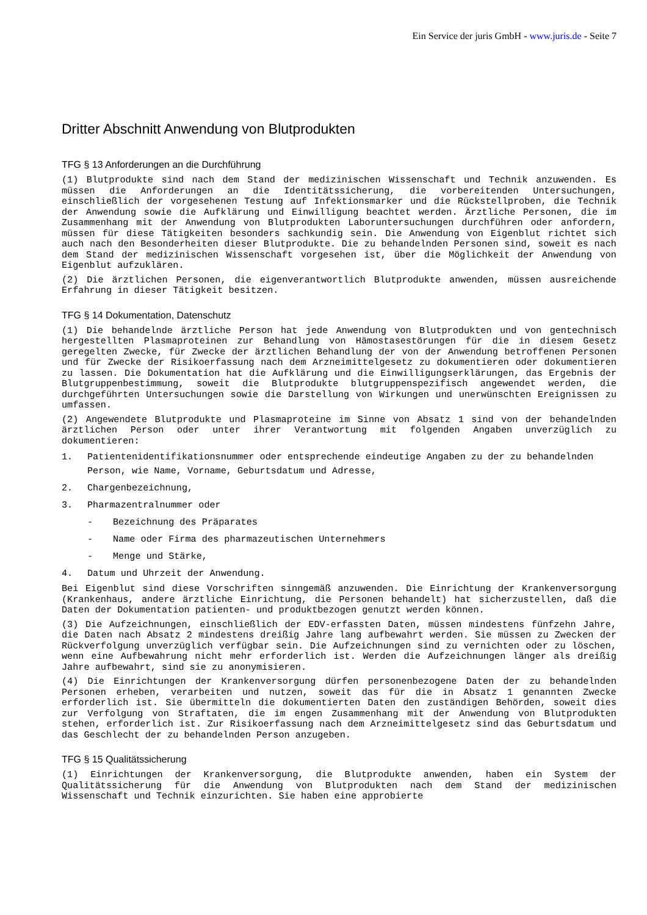Ein Service der juris GmbH - www.juris.de - Seite 7
Dritter Abschnitt Anwendung von Blutprodukten
TFG § 13 Anforderungen an die Durchführung
(1) Blutprodukte sind nach dem Stand der medizinischen Wissenschaft und Technik anzuwenden. Es müssen die Anforderungen an die Identitätssicherung, die vorbereitenden Untersuchungen, einschließlich der vorgesehenen Testung auf Infektionsmarker und die Rückstellproben, die Technik der Anwendung sowie die Aufklärung und Einwilligung beachtet werden. Ärztliche Personen, die im Zusammenhang mit der Anwendung von Blutprodukten Laboruntersuchungen durchführen oder anfordern, müssen für diese Tätigkeiten besonders sachkundig sein. Die Anwendung von Eigenblut richtet sich auch nach den Besonderheiten dieser Blutprodukte. Die zu behandelnden Personen sind, soweit es nach dem Stand der medizinischen Wissenschaft vorgesehen ist, über die Möglichkeit der Anwendung von Eigenblut aufzuklären.
(2) Die ärztlichen Personen, die eigenverantwortlich Blutprodukte anwenden, müssen ausreichende Erfahrung in dieser Tätigkeit besitzen.
TFG § 14 Dokumentation, Datenschutz
(1) Die behandelnde ärztliche Person hat jede Anwendung von Blutprodukten und von gentechnisch hergestellten Plasmaproteinen zur Behandlung von Hämostasestörungen für die in diesem Gesetz geregelten Zwecke, für Zwecke der ärztlichen Behandlung der von der Anwendung betroffenen Personen und für Zwecke der Risikoerfassung nach dem Arzneimittelgesetz zu dokumentieren oder dokumentieren zu lassen. Die Dokumentation hat die Aufklärung und die Einwilligungserklärungen, das Ergebnis der Blutgruppenbestimmung, soweit die Blutprodukte blutgruppenspezifisch angewendet werden, die durchgeführten Untersuchungen sowie die Darstellung von Wirkungen und unerwünschten Ereignissen zu umfassen.
(2) Angewendete Blutprodukte und Plasmaproteine im Sinne von Absatz 1 sind von der behandelnden ärztlichen Person oder unter ihrer Verantwortung mit folgenden Angaben unverzüglich zu dokumentieren:
1. Patientenidentifikationsnummer oder entsprechende eindeutige Angaben zu der zu behandelnden Person, wie Name, Vorname, Geburtsdatum und Adresse,
2. Chargenbezeichnung,
3. Pharmazentralnummer oder
- Bezeichnung des Präparates
- Name oder Firma des pharmazeutischen Unternehmers
- Menge und Stärke,
4. Datum und Uhrzeit der Anwendung.
Bei Eigenblut sind diese Vorschriften sinngemäß anzuwenden. Die Einrichtung der Krankenversorgung (Krankenhaus, andere ärztliche Einrichtung, die Personen behandelt) hat sicherzustellen, daß die Daten der Dokumentation patienten- und produktbezogen genutzt werden können.
(3) Die Aufzeichnungen, einschließlich der EDV-erfassten Daten, müssen mindestens fünfzehn Jahre, die Daten nach Absatz 2 mindestens dreißig Jahre lang aufbewahrt werden. Sie müssen zu Zwecken der Rückverfolgung unverzüglich verfügbar sein. Die Aufzeichnungen sind zu vernichten oder zu löschen, wenn eine Aufbewahrung nicht mehr erforderlich ist. Werden die Aufzeichnungen länger als dreißig Jahre aufbewahrt, sind sie zu anonymisieren.
(4) Die Einrichtungen der Krankenversorgung dürfen personenbezogene Daten der zu behandelnden Personen erheben, verarbeiten und nutzen, soweit das für die in Absatz 1 genannten Zwecke erforderlich ist. Sie übermitteln die dokumentierten Daten den zuständigen Behörden, soweit dies zur Verfolgung von Straftaten, die im engen Zusammenhang mit der Anwendung von Blutprodukten stehen, erforderlich ist. Zur Risikoerfassung nach dem Arzneimittelgesetz sind das Geburtsdatum und das Geschlecht der zu behandelnden Person anzugeben.
TFG § 15 Qualitätssicherung
(1) Einrichtungen der Krankenversorgung, die Blutprodukte anwenden, haben ein System der Qualitätssicherung für die Anwendung von Blutprodukten nach dem Stand der medizinischen Wissenschaft und Technik einzurichten. Sie haben eine approbierte